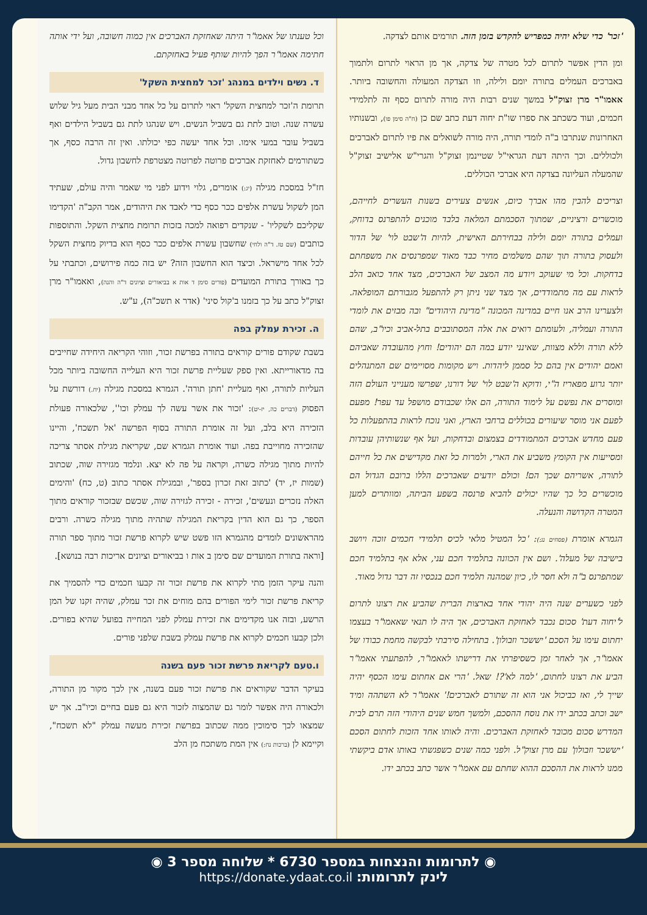'זכר' כדי שלא יהיה כמפריש להקדש בזמן הזה. תורמים אותם לצדקה.
ומן הדין אפשר לתרום לכל מטרה של צדקה, אך מן הראוי לתרום ולתמוך באברכים העמלים בתורה יומם ולילה, וזו הצדקה המעולה והחשובה ביותר. אאמו"ר מרן זצוק"ל במשך שנים רבות היה מורה לתרום כסף זה לתלמידי חכמים, ועוד כשכתב את ספרו שו"ת יחוה דעת כתב שם כן (ח"ה סימן פו), ובשנותיו האחרונות שנתרבו ב"ה לומדי תורה, היה מורה לשואלים את פיו לתרום לאברכים ולכוללים. וכך היתה דעת הגראי"ל שטיינמן זצוק"ל והגרי"ש אלישיב זצוק"ל שהמעלה העליונה בצדקה היא אברכי הכוללים.
וצריכים להבין מהו אברך כיום, אנשים צעירים בשנות העשרים לחייהם, מוכשרים ורציניים, שמתוך הסכמתם המלאה בלבד מוכנים להתפרנס בדוחק, ועמלים בתורה יומם ולילה בבחירתם האישית, להיות ה'שבט לוי' של הדור ולעסוק בתורה תוך שהם משלמים מחיר כבד מאוד שמפרנסים את משפחתם בדחקות. וכל מי שעוקב ויודע מה המצב של האברכים, מצד אחד כואב הלב לראות עם מה מתמודדים, אך מצד שני ניתן רק להתפעל מגבורתם המופלאה. ולצערינו הרב אנו חיים במדינה המכונה "מדינת היהודים" ובה מבזים את לומדי התורה ועמליה, ולעומתם רואים את אלה המסתובבים בתל-אביב וכיו"ב, שהם ללא תורה וללא מצוות, שאינני יודע במה הם יהודים! וחוץ מהעובדה שאביהם ואמם יהודים אין בהם כל סממן ליהדות. ויש מקומות מסויימים שם המתנהלים יותר גרוע מפאריז ה"י, ודוקא ה'שבט לוי' של דורנו, שפרשו מענייני העולם הזה ומוסרים את נפשם על לימוד התורה, הם אלו שכבודם מושפל עד עפר! מפעם לפעם אני מוסר שיעורים בכוללים ברחבי הארץ, ואני נוכח לראות בהתפעלות כל פעם מחדש אברכים המתמודדים בצמצום ובדחקות, ועל אף שנשותיהן עובדות ומסייעות אין הקומץ משביע את הארי, ולמרות כל זאת מקדישים את כל חייהם לתורה, אשריהם שכך הם! וכולם יודעים שאברכים הללו ברובם הגדול הם מוכשרים כל כך שהיו יכולים להביא פרנסה בשפע הביתה, ומוותרים למען המטרה הקדושה והנעלה.
הגמרא אומרת (פסחים נג:): 'כל המטיל מלאי לכיס תלמידי חכמים זוכה ויושב בישיבה של מעלה'. ושם אין הכוונה בתלמיד חכם עני, אלא אף בתלמיד חכם שמתפרנס ב"ה ולא חסר לו, כיון שמהנה תלמיד חכם בנכסיו זה דבר גדול מאוד.
לפני כשערים שנה היה יהודי אחד בארצות הברית שהביע את רצונו לתרום ל'יחוה דעת' סכום נכבד לאחזקת האברכים, אך היה לו תנאי שאאמו"ר בעצמו יחתום עימו על הסכם 'יששכר וזבולון'. בתחילה סירבתי לבקשה מחמת כבודו של אאמו"ר, אך לאחר זמן כשסיפרתי את דרישתו לאאמו"ר, להפתעתי אאמו"ר הביע את רצונו לחתום, 'למה לא'?! שאל. 'הרי אם אחתום עימו הכסף יהיה שייך לי, ואז כביכול אני הוא זה שתורם לאברכים!' אאמו"ר לא השתהה ומיד ישב וכתב בכתב ידו את נוסח ההסכם, ולמשך חמש שנים היהודי הזה תרם לבית המדרש סכום מכובד לאחזקת האברכים. והיה לאותו אחד הזכות לחתום הסכם 'יששכר וזבולון' עם מרן זצוק"ל. ולפני כמה שנים כשפגשתי באותו אדם ביקשתי ממנו לראות את ההסכם ההוא שחתם עם אאמו"ר אשר כתב בכתב ידו.
וכל טענתו של אאמו"ר היתה שאחזקת האברכים אין כמוה חשובה, ועל ידי אותה חתימה אאמו"ר הפך להיות שותף פעיל באחזקתם.
ד. נשים וילדים במנהג 'זכר למחצית השקל'
תרומת ה'זכר למחצית השקל' ראוי לתרום על כל אחד מבני הבית מעל גיל שלוש עשרה שנה. וטוב לתת גם בשביל הנשים. ויש שנהגו לתת גם בשביל הילדים ואף בשביל עובר במעי אימו. וכל אחד יעשה כפי יכולתו. ואין זה הרבה כסף, אך כשתורמים לאחזקת אברכים פרוטה לפרוטה מצטרפת לחשבון גדול.
חז"ל במסכת מגילה (יג:) אומרים, גלוי וידוע לפני מי שאמר והיה עולם, שעתיד המן לשקול עשרת אלפים ככר כסף כדי לאבד את היהודים, אמר הקב"ה 'הקדימו שקליכם לשקליו' - שנקדים רפואה למכה בזכות תרומת מחצית השקל. והתוספות כותבים (שם טז. ד"ה ולחי) שחשבון עשרת אלפים ככר כסף הוא בדיוק מחצית השקל לכל אחד מישראל. וכיצד הוא החשבון הזה? יש בזה כמה פירושים, וכתבתי על כך באורך בתורת המועדים (פורים סימן ד אות א בביאורים וציונים ד"ה והנה), ואאמו"ר מרן זצוק"ל כתב על כך בזמנו ב'קול סיני' (אדר א תשכ"ה), ע"ש.
ה. זכירת עמלק בפה
בשבת שקודם פורים קוראים בתורה בפרשת זכור, וזוהי הקריאה היחידה שחייבים בה מדאורייתא. ואין ספק שעליית פרשת זכור היא העלייה החשובה ביותר מכל העליות לתורה, ואף מעליית 'חתן תורה'. הגמרא במסכת מגילה (יח.) דורשת על הפסוק (דברים כה, יז-יט): 'זכור את אשר עשה לך עמלק וכו'', שלכאורה פעולת הזכירה היא בלב, ועל זה אומרת התורה בסוף הפרשה 'אל תשכח', והיינו שהזכירה מחוייבת בפה. ועוד אומרת הגמרא שם, שקריאת מגילת אסתר צריכה להיות מתוך מגילה כשרה, וקראה על פה לא יצא. ונלמד מגזירה שוה, שכתוב (שמות יז, יד) 'כתוב זאת זכרון בספר', ובמגילת אסתר כתוב (ט, כח) 'והימים האלה נזכרים ונעשים', זכירה - זכירה לגזירה שוה, שכשם שבזכור קוראים מתוך הספר, כך גם הוא הדין בקריאת המגילה שתהיה מתוך מגילה כשרה. ורבים מהראשונים לומדים מהגמרא הזו פשט שיש לקרוא פרשת זכור מתוך ספר תורה [וראה בתורת המועדים שם סימן ב אות ו בביאורים וציונים אריכות רבה בנושא].
והנה עיקר הזמן מתי לקרוא את פרשת זכור זה קבעו חכמים כדי להסמיך את קריאת פרשת זכור לימי הפורים בהם מוחים את זכר עמלק, שהיה זקנו של המן הרשע, ובזה אנו מקדימים את זכירת עמלק לפני המחייה בפועל שהיא בפורים. ולכן קבעו חכמים לקרוא את פרשת עמלק בשבת שלפני פורים.
ו.טעם לקריאת פרשת זכור פעם בשנה
בעיקר הדבר שקוראים את פרשת זכור פעם בשנה, אין לכך מקור מן התורה, ולכאורה היה אפשר לומר גם שהמצוה לזכור היא גם פעם בחיים וכיו"ב. אך יש שמצאו לכך סימוכין ממה שכתוב בפרשת זכירת מעשה עמלק "לא תשכח", וקיימא לן (ברכות נח:) אין המת משתכח מן הלב
◉ לתרומות והנצחות במספר 6730 * שלוחה מספר 3 ◉
לינק לתרומות: https://donate.ydaat.co.il